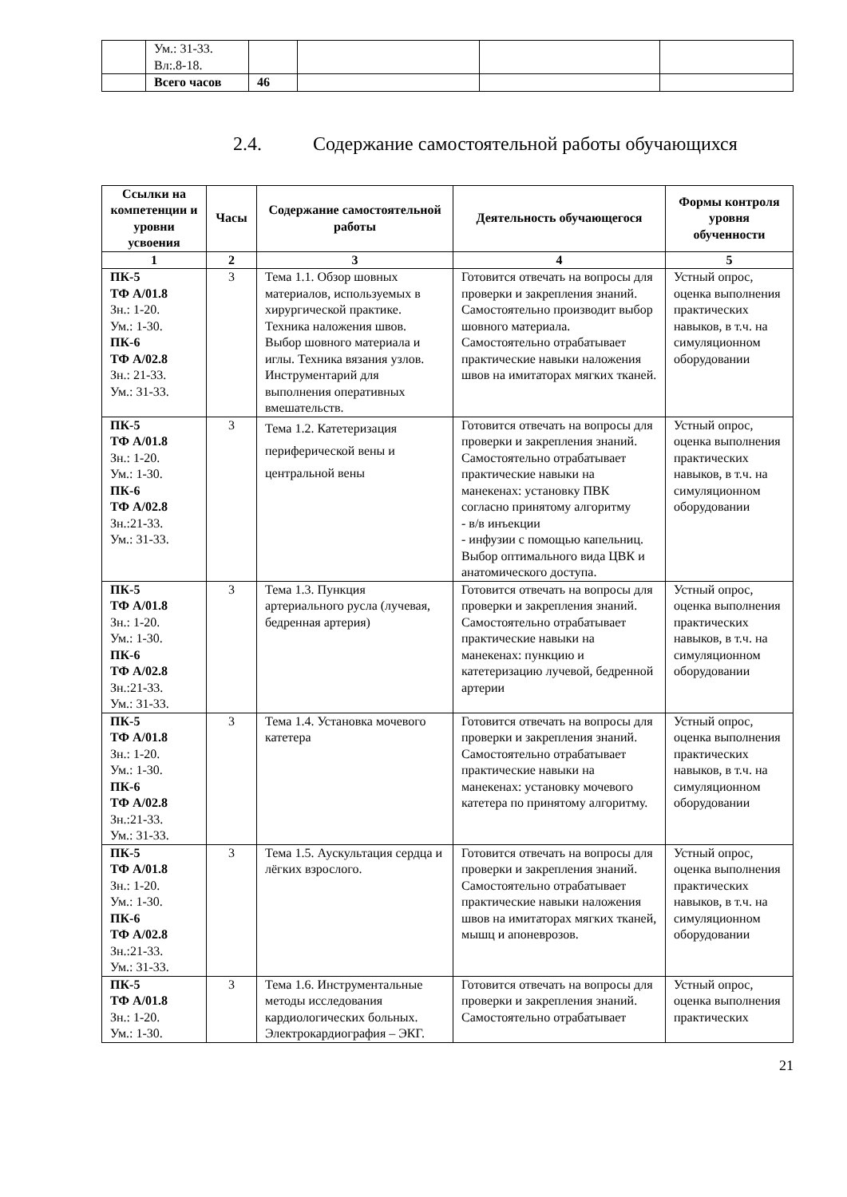| | Ум.: 31-33. Вл:.8-18. | | | | |
| | Всего часов | 46 | | | |
2.4. Содержание самостоятельной работы обучающихся
| Ссылки на компетенции и уровни усвоения | Часы | Содержание самостоятельной работы | Деятельность обучающегося | Формы контроля уровня обученности |
| --- | --- | --- | --- | --- |
| 1 | 2 | 3 | 4 | 5 |
| ПК-5 ТФ А/01.8 Зн.: 1-20. Ум.: 1-30. ПК-6 ТФ А/02.8 Зн.: 21-33. Ум.: 31-33. | 3 | Тема 1.1. Обзор шовных материалов, используемых в хирургической практике. Техника наложения швов. Выбор шовного материала и иглы. Техника вязания узлов. Инструментарий для выполнения оперативных вмешательств. | Готовится отвечать на вопросы для проверки и закрепления знаний. Самостоятельно производит выбор шовного материала. Самостоятельно отрабатывает практические навыки наложения швов на имитаторах мягких тканей. | Устный опрос, оценка выполнения практических навыков, в т.ч. на симуляционном оборудовании |
| ПК-5 ТФ А/01.8 Зн.: 1-20. Ум.: 1-30. ПК-6 ТФ А/02.8 Зн.:21-33. Ум.: 31-33. | 3 | Тема 1.2. Катетеризация периферической вены и центральной вены | Готовится отвечать на вопросы для проверки и закрепления знаний. Самостоятельно отрабатывает практические навыки на манекенах: установку ПВК согласно принятому алгоритму - в/в инъекции - инфузии с помощью капельниц. Выбор оптимального вида ЦВК и анатомического доступа. | Устный опрос, оценка выполнения практических навыков, в т.ч. на симуляционном оборудовании |
| ПК-5 ТФ А/01.8 Зн.: 1-20. Ум.: 1-30. ПК-6 ТФ А/02.8 Зн.:21-33. Ум.: 31-33. | 3 | Тема 1.3. Пункция артериального русла (лучевая, бедренная артерия) | Готовится отвечать на вопросы для проверки и закрепления знаний. Самостоятельно отрабатывает практические навыки на манекенах: пункцию и катетеризацию лучевой, бедренной артерии | Устный опрос, оценка выполнения практических навыков, в т.ч. на симуляционном оборудовании |
| ПК-5 ТФ А/01.8 Зн.: 1-20. Ум.: 1-30. ПК-6 ТФ А/02.8 Зн.:21-33. Ум.: 31-33. | 3 | Тема 1.4. Установка мочевого катетера | Готовится отвечать на вопросы для проверки и закрепления знаний. Самостоятельно отрабатывает практические навыки на манекенах: установку мочевого катетера по принятому алгоритму. | Устный опрос, оценка выполнения практических навыков, в т.ч. на симуляционном оборудовании |
| ПК-5 ТФ А/01.8 Зн.: 1-20. Ум.: 1-30. ПК-6 ТФ А/02.8 Зн.:21-33. Ум.: 31-33. | 3 | Тема 1.5. Аускультация сердца и лёгких взрослого. | Готовится отвечать на вопросы для проверки и закрепления знаний. Самостоятельно отрабатывает практические навыки наложения швов на имитаторах мягких тканей, мышц и апоневрозов. | Устный опрос, оценка выполнения практических навыков, в т.ч. на симуляционном оборудовании |
| ПК-5 ТФ А/01.8 Зн.: 1-20. Ум.: 1-30. | 3 | Тема 1.6. Инструментальные методы исследования кардиологических больных. Электрокардиография – ЭКГ. | Готовится отвечать на вопросы для проверки и закрепления знаний. Самостоятельно отрабатывает | Устный опрос, оценка выполнения практических |
21